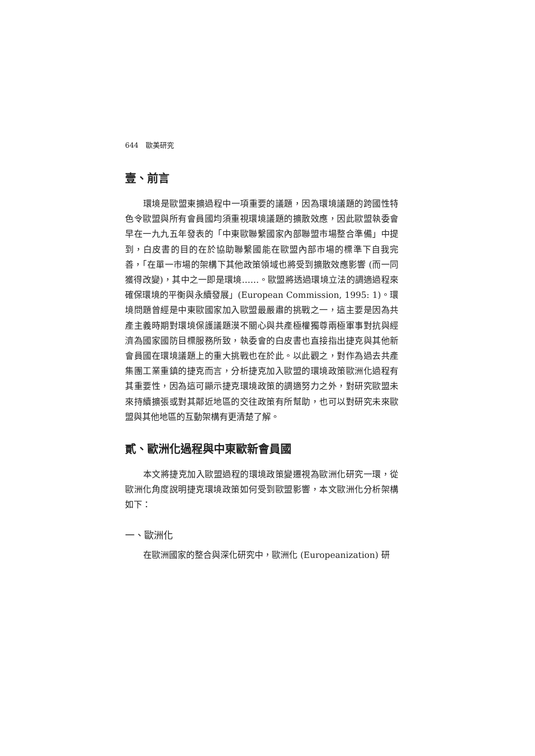644　歐美研究
壹、前言
環境是歐盟東擴過程中一項重要的議題，因為環境議題的跨國性特色令歐盟與所有會員國均須重視環境議題的擴散效應，因此歐盟執委會早在一九九五年發表的「中東歐聯繫國家內部聯盟市場整合準備」中提到，白皮書的目的在於協助聯繫國能在歐盟內部市場的標準下自我完善，「在單一市場的架構下其他政策領域也將受到擴散效應影響 (而一同獲得改變)，其中之一即是環境……。歐盟將透過環境立法的調適過程來確保環境的平衡與永續發展」(European Commission, 1995: 1)。環境問題曾經是中東歐國家加入歐盟最嚴肅的挑戰之一，這主要是因為共產主義時期對環境保護議題漠不關心與共產極權獨尊兩極軍事對抗與經濟為國家國防目標服務所致，執委會的白皮書也直接指出捷克與其他新會員國在環境議題上的重大挑戰也在於此。以此觀之，對作為過去共產集團工業重鎮的捷克而言，分析捷克加入歐盟的環境政策歐洲化過程有其重要性，因為這可顯示捷克環境政策的調適努力之外，對研究歐盟未來持續擴張或對其鄰近地區的交往政策有所幫助，也可以對研究未來歐盟與其他地區的互動架構有更清楚了解。
貳、歐洲化過程與中東歐新會員國
本文將捷克加入歐盟過程的環境政策變遷視為歐洲化研究一環，從歐洲化角度說明捷克環境政策如何受到歐盟影響，本文歐洲化分析架構如下：
一、歐洲化
在歐洲國家的整合與深化研究中，歐洲化 (Europeanization) 研